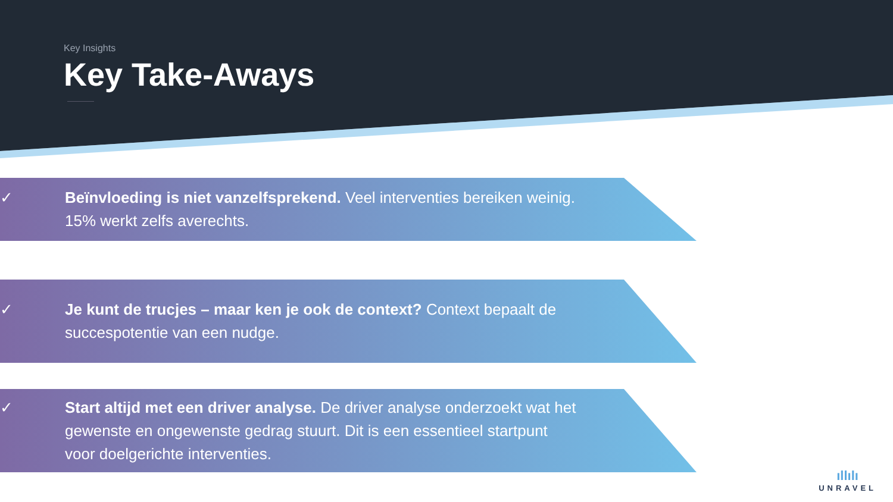Key Insights
Key Take-Aways
✓ Beïnvloeding is niet vanzelfsprekend. Veel interventies bereiken weinig. 15% werkt zelfs averechts.
✓ Je kunt de trucjes – maar ken je ook de context? Context bepaalt de succespotentie van een nudge.
✓ Start altijd met een driver analyse. De driver analyse onderzoekt wat het gewenste en ongewenste gedrag stuurt. Dit is een essentieel startpunt voor doelgerichte interventies.
ıllılı
UNRAVEL